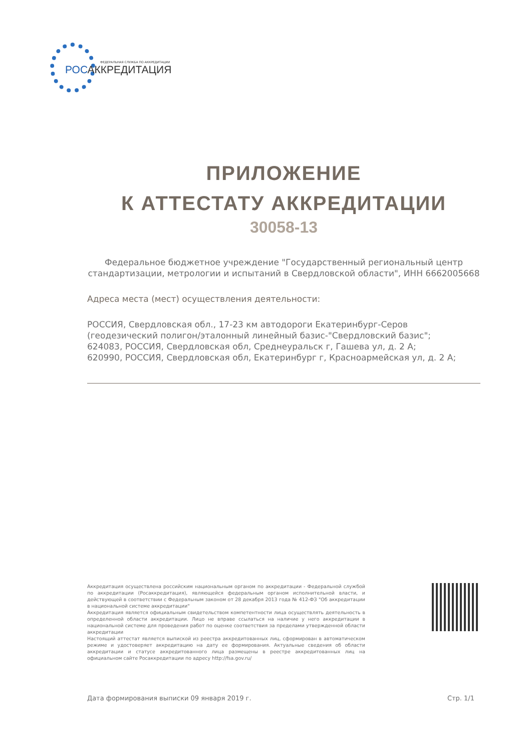ФЕДЕРАЛЬНАЯ СЛУЖБА ПО АККРЕДИТАЦИИ
РОСАККРЕДИТАЦИЯ
ПРИЛОЖЕНИЕ
К АТТЕСТАТУ АККРЕДИТАЦИИ
30058-13
Федеральное бюджетное учреждение "Государственный региональный центр стандартизации, метрологии и испытаний в Свердловской области", ИНН 6662005668
Адреса места (мест) осуществления деятельности:
РОССИЯ, Свердловская обл., 17-23 км автодороги Екатеринбург-Серов (геодезический полигон/эталонный линейный базис-"Свердловский базис";
624083, РОССИЯ, Свердловская обл, Среднеуральск г, Гашева ул, д. 2 А;
620990, РОССИЯ, Свердловская обл, Екатеринбург г, Красноармейская ул, д. 2 А;
Аккредитация осуществлена российским национальным органом по аккредитации - Федеральной службой по аккредитации (Росаккредитация), являющейся федеральным органом исполнительной власти, и действующей в соответствии с Федеральным законом от 28 декабря 2013 года № 412-ФЗ "Об аккредитации в национальной системе аккредитации"
Аккредитация является официальным свидетельством компетентности лица осуществлять деятельность в определенной области аккредитации. Лицо не вправе ссылаться на наличие у него аккредитации в национальной системе для проведения работ по оценке соответствия за пределами утвержденной области аккредитации
Настоящий аттестат является выпиской из реестра аккредитованных лиц, сформирован в автоматическом режиме и удостоверяет аккредитацию на дату ее формирования. Актуальные сведения об области аккредитации и статусе аккредитованного лица размещены в реестре аккредитованных лиц на официальном сайте Росаккредитации по адресу http://fsa.gov.ru/
Дата формирования выписки 09 января 2019 г. Стр. 1/1